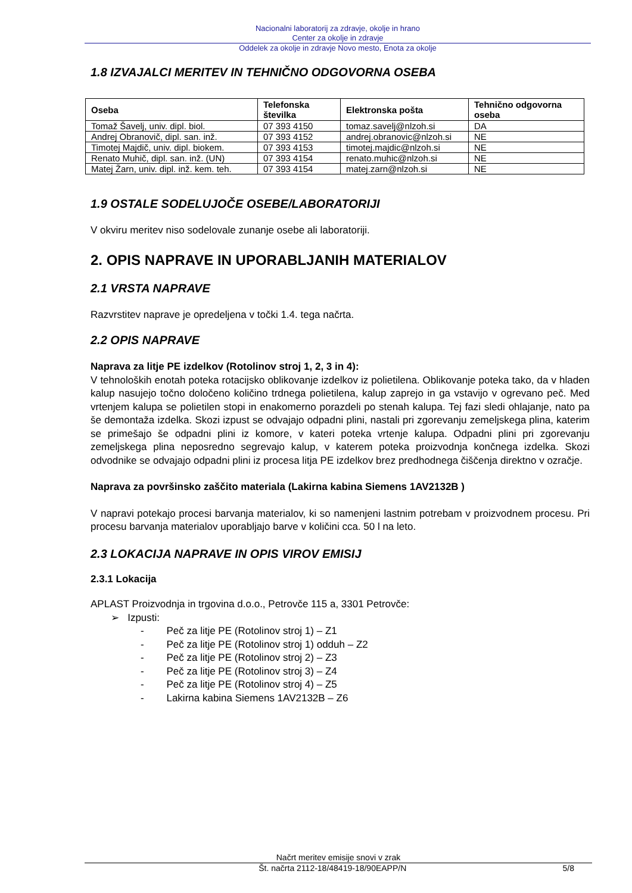Nacionalni laboratorij za zdravje, okolje in hrano
Center za okolje in zdravje
Oddelek za okolje in zdravje Novo mesto, Enota za okolje
1.8 IZVAJALCI MERITEV IN TEHNIČNO ODGOVORNA OSEBA
| Oseba | Telefonska številka | Elektronska pošta | Tehnično odgovorna oseba |
| --- | --- | --- | --- |
| Tomaž Šavelj, univ. dipl. biol. | 07 393 4150 | tomaz.savelj@nlzoh.si | DA |
| Andrej Obranovič, dipl. san. inž. | 07 393 4152 | andrej.obranovic@nlzoh.si | NE |
| Timotej Majdič, univ. dipl. biokem. | 07 393 4153 | timotej.majdic@nlzoh.si | NE |
| Renato Muhič, dipl. san. inž. (UN) | 07 393 4154 | renato.muhic@nlzoh.si | NE |
| Matej Žarn, univ. dipl. inž. kem. teh. | 07 393 4154 | matej.zarn@nlzoh.si | NE |
1.9 OSTALE SODELUJOČE OSEBE/LABORATORIJI
V okviru meritev niso sodelovale zunanje osebe ali laboratoriji.
2. OPIS NAPRAVE IN UPORABLJANIH MATERIALOV
2.1 VRSTA NAPRAVE
Razvrstitev naprave je opredeljena v točki 1.4. tega načrta.
2.2 OPIS NAPRAVE
Naprava za litje PE izdelkov (Rotolinov stroj 1, 2, 3 in 4):
V tehnoloških enotah poteka rotacijsko oblikovanje izdelkov iz polietilena. Oblikovanje poteka tako, da v hladen kalup nasujejo točno določeno količino trdnega polietilena, kalup zaprejo in ga vstavijo v ogrevano peč. Med vrtenjem kalupa se polietilen stopi in enakomerno porazdeli po stenah kalupa. Tej fazi sledi ohlajanje, nato pa še demontaža izdelka. Skozi izpust se odvajajo odpadni plini, nastali pri zgorevanju zemeljskega plina, katerim se primešajo še odpadni plini iz komore, v kateri poteka vrtenje kalupa. Odpadni plini pri zgorevanju zemeljskega plina neposredno segrevajo kalup, v katerem poteka proizvodnja končnega izdelka. Skozi odvodnike se odvajajo odpadni plini iz procesa litja PE izdelkov brez predhodnega čiščenja direktno v ozračje.
Naprava za površinsko zaščito materiala (Lakirna kabina Siemens 1AV2132B )
V napravi potekajo procesi barvanja materialov, ki so namenjeni lastnim potrebam v proizvodnem procesu. Pri procesu barvanja materialov uporabljajo barve v količini cca. 50 l na leto.
2.3 LOKACIJA NAPRAVE IN OPIS VIROV EMISIJ
2.3.1 Lokacija
APLAST Proizvodnja in trgovina d.o.o., Petrovče 115 a, 3301 Petrovče:
➢ Izpusti:
- Peč za litje PE (Rotolinov stroj 1) – Z1
- Peč za litje PE (Rotolinov stroj 1) odduh – Z2
- Peč za litje PE (Rotolinov stroj 2) – Z3
- Peč za litje PE (Rotolinov stroj 3) – Z4
- Peč za litje PE (Rotolinov stroj 4) – Z5
- Lakirna kabina Siemens 1AV2132B – Z6
Načrt meritev emisije snovi v zrak
Št. načrta 2112-18/48419-18/90EAPP/N 5/8